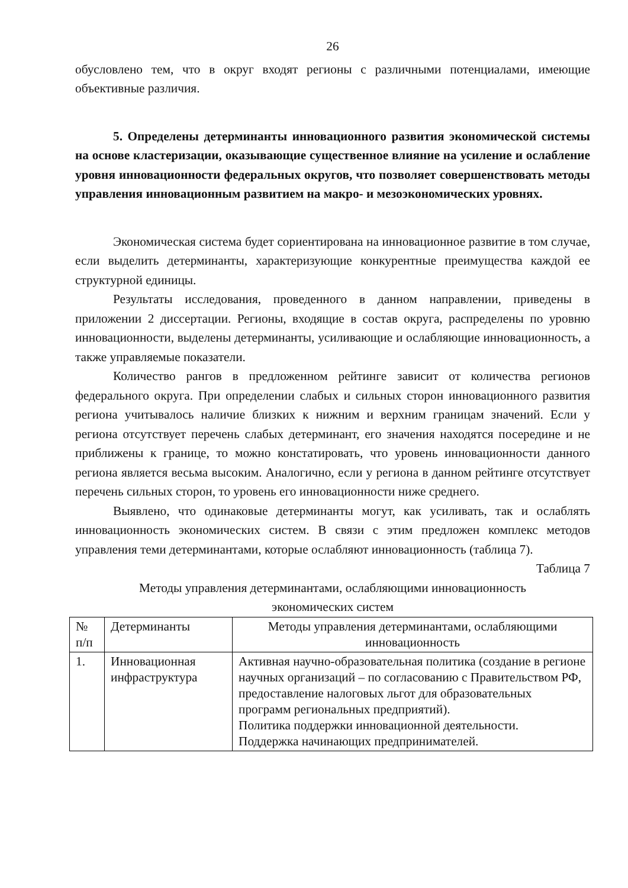26
обусловлено тем, что в округ входят регионы с различными потенциалами, имеющие объективные различия.
5. Определены детерминанты инновационного развития экономической системы на основе кластеризации, оказывающие существенное влияние на усиление и ослабление уровня инновационности федеральных округов, что позволяет совершенствовать методы управления инновационным развитием на макро- и мезоэкономических уровнях.
Экономическая система будет сориентирована на инновационное развитие в том случае, если выделить детерминанты, характеризующие конкурентные преимущества каждой ее структурной единицы.
Результаты исследования, проведенного в данном направлении, приведены в приложении 2 диссертации. Регионы, входящие в состав округа, распределены по уровню инновационности, выделены детерминанты, усиливающие и ослабляющие инновационность, а также управляемые показатели.
Количество рангов в предложенном рейтинге зависит от количества регионов федерального округа. При определении слабых и сильных сторон инновационного развития региона учитывалось наличие близких к нижним и верхним границам значений. Если у региона отсутствует перечень слабых детерминант, его значения находятся посередине и не приближены к границе, то можно констатировать, что уровень инновационности данного региона является весьма высоким. Аналогично, если у региона в данном рейтинге отсутствует перечень сильных сторон, то уровень его инновационности ниже среднего.
Выявлено, что одинаковые детерминанты могут, как усиливать, так и ослаблять инновационность экономических систем. В связи с этим предложен комплекс методов управления теми детерминантами, которые ослабляют инновационность (таблица 7).
Таблица 7
Методы управления детерминантами, ослабляющими инновационность
экономических систем
| № п/п | Детерминанты | Методы управления детерминантами, ослабляющими инновационность |
| 1. | Инновационная инфраструктура | Активная научно-образовательная политика (создание в регионе научных организаций – по согласованию с Правительством РФ, предоставление налоговых льгот для образовательных программ региональных предприятий). Политика поддержки инновационной деятельности. Поддержка начинающих предпринимателей. |